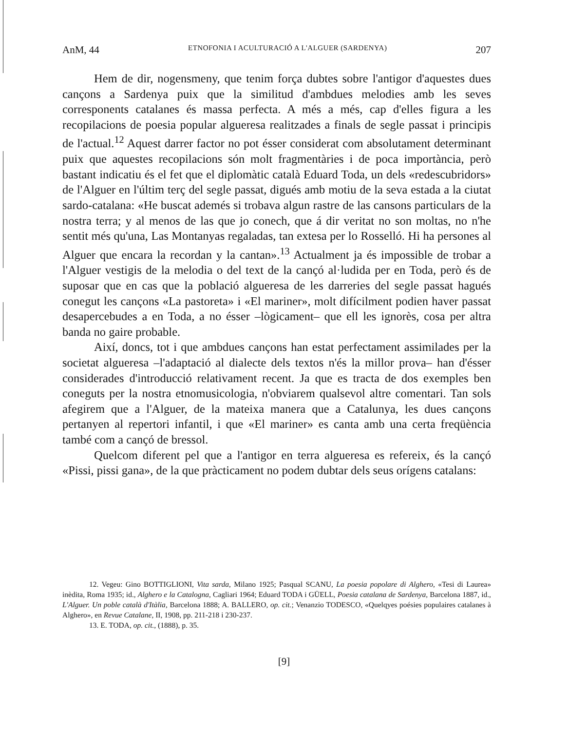AnM, 44 ETNOFONIA I ACULTURACIÓ A L'ALGUER (SARDENYA) 207
Hem de dir, nogensmeny, que tenim força dubtes sobre l'antigor d'aquestes dues cançons a Sardenya puix que la similitud d'ambdues melodies amb les seves corresponents catalanes és massa perfecta. A més a més, cap d'elles figura a les recopilacions de poesia popular algueresa realitzades a finals de segle passat i principis de l'actual.<sup>12</sup> Aquest darrer factor no pot ésser considerat com absolutament determinant puix que aquestes recopilacions són molt fragmentàries i de poca importància, però bastant indicatiu és el fet que el diplomàtic català Eduard Toda, un dels «redescubridors» de l'Alguer en l'últim terç del segle passat, digués amb motiu de la seva estada a la ciutat sardo-catalana: «He buscat ademés si trobava algun rastre de las cansons particulars de la nostra terra; y al menos de las que jo conech, que á dir veritat no son moltas, no n'he sentit més qu'una, Las Montanyas regaladas, tan extesa per lo Rosselló. Hi ha persones al Alguer que encara la recordan y la cantan».<sup>13</sup> Actualment ja és impossible de trobar a l'Alguer vestigis de la melodia o del text de la cançó al·ludida per en Toda, però és de suposar que en cas que la població algueresa de les darreries del segle passat hagués conegut les cançons «La pastoreta» i «El mariner», molt difícilment podien haver passat desapercebudes a en Toda, a no ésser –lògicament– que ell les ignorès, cosa per altra banda no gaire probable.
Així, doncs, tot i que ambdues cançons han estat perfectament assimilades per la societat algueresa –l'adaptació al dialecte dels textos n'és la millor prova– han d'ésser considerades d'introducció relativament recent. Ja que es tracta de dos exemples ben coneguts per la nostra etnomusicologia, n'obviarem qualsevol altre comentari. Tan sols afegirem que a l'Alguer, de la mateixa manera que a Catalunya, les dues cançons pertanyen al repertori infantil, i que «El mariner» es canta amb una certa freqüència també com a cançó de bressol.
Quelcom diferent pel que a l'antigor en terra algueresa es refereix, és la cançó «Pissi, pissi gana», de la que pràcticament no podem dubtar dels seus orígens catalans:
12. Vegeu: Gino BOTTIGLIONI, Vita sarda, Milano 1925; Pasqual SCANU, La poesia popolare di Alghero, «Tesi di Laurea» inèdita, Roma 1935; id., Alghero e la Catalogna, Cagliari 1964; Eduard TODA i GÜELL, Poesia catalana de Sardenya, Barcelona 1887, id., L'Alguer. Un poble català d'Itàlia, Barcelona 1888; A. BALLERO, op. cit.; Venanzio TODESCO, «Quelqyes poésies populaires catalanes à Alghero», en Revue Catalane, II, 1908, pp. 211-218 i 230-237.
13. E. TODA, op. cit., (1888), p. 35.
[9]